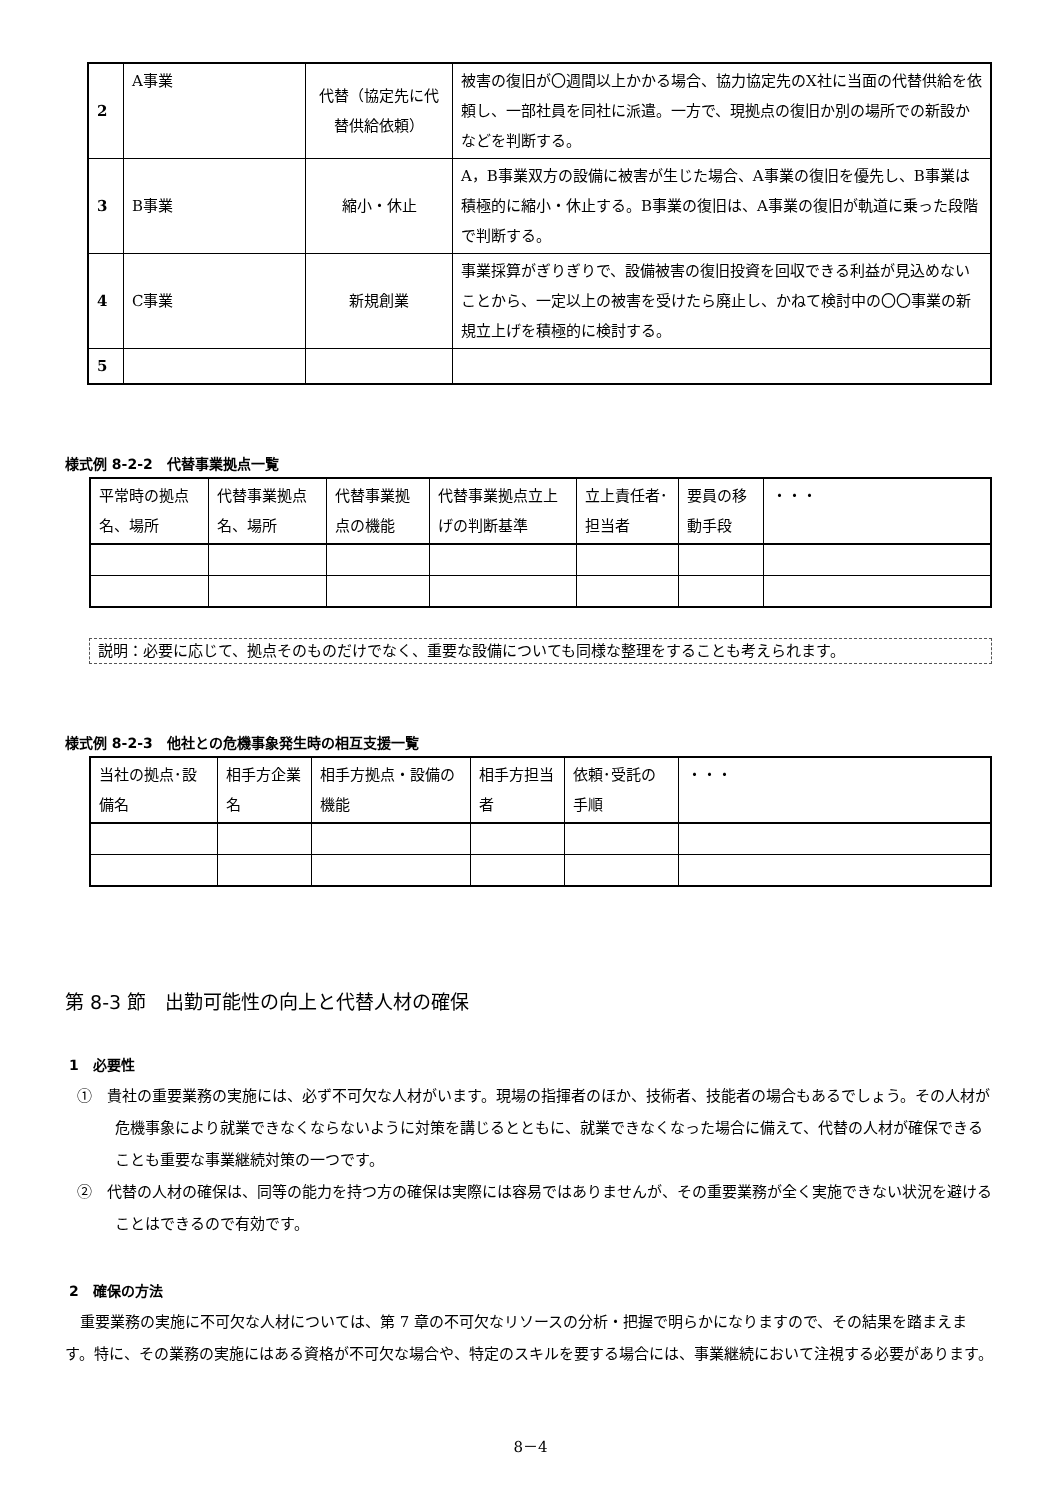| 2 | A事業 | 代替（協定先に代替供給依頼） | 被害の復旧が〇週間以上かかる場合、協力協定先のX社に当面の代替供給を依頼し、一部社員を同社に派遣。一方で、現拠点の復旧か別の場所での新設かなどを判断する。 |
| 3 | B事業 | 縮小・休止 | A，B事業双方の設備に被害が生じた場合、A事業の復旧を優先し、B事業は積極的に縮小・休止する。B事業の復旧は、A事業の復旧が軌道に乗った段階で判断する。 |
| 4 | C事業 | 新規創業 | 事業採算がぎりぎりで、設備被害の復旧投資を回収できる利益が見込めないことから、一定以上の被害を受けたら廃止し、かねて検討中の〇〇事業の新規立上げを積極的に検討する。 |
| 5 | | | |
様式例 8-2-2　代替事業拠点一覧
| 平常時の拠点名、場所 | 代替事業拠点名、場所 | 代替事業拠点の機能 | 代替事業拠点立上げの判断基準 | 立上責任者･担当者 | 要員の移動手段 | ・・・ |
説明：必要に応じて、拠点そのものだけでなく、重要な設備についても同様な整理をすることも考えられます。
様式例 8-2-3　他社との危機事象発生時の相互支援一覧
| 当社の拠点･設備名 | 相手方企業名 | 相手方拠点・設備の機能 | 相手方担当者 | 依頼･受託の手順 | ・・・ |
第 8-3 節　出勤可能性の向上と代替人材の確保
1　必要性
①　貴社の重要業務の実施には、必ず不可欠な人材がいます。現場の指揮者のほか、技術者、技能者の場合もあるでしょう。その人材が危機事象により就業できなくならないように対策を講じるとともに、就業できなくなった場合に備えて、代替の人材が確保できることも重要な事業継続対策の一つです。
②　代替の人材の確保は、同等の能力を持つ方の確保は実際には容易ではありませんが、その重要業務が全く実施できない状況を避けることはできるので有効です。
2　確保の方法
　重要業務の実施に不可欠な人材については、第 7 章の不可欠なリソースの分析・把握で明らかになりますので、その結果を踏まえます。特に、その業務の実施にはある資格が不可欠な場合や、特定のスキルを要する場合には、事業継続において注視する必要があります。
8－4